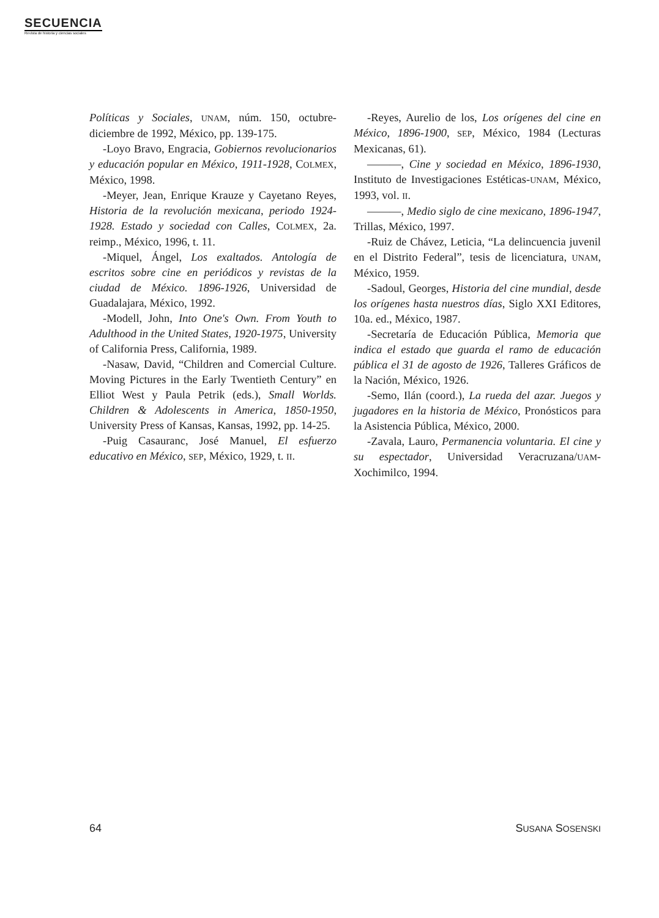SECUENCIA
Revista de historia y ciencias sociales
Políticas y Sociales, UNAM, núm. 150, octubre-diciembre de 1992, México, pp. 139-175.
-Loyo Bravo, Engracia, Gobiernos revolucionarios y educación popular en México, 1911-1928, COLMEX, México, 1998.
-Meyer, Jean, Enrique Krauze y Cayetano Reyes, Historia de la revolución mexicana, periodo 1924-1928. Estado y sociedad con Calles, COLMEX, 2a. reimp., México, 1996, t. 11.
-Miquel, Ángel, Los exaltados. Antología de escritos sobre cine en periódicos y revistas de la ciudad de México. 1896-1926, Universidad de Guadalajara, México, 1992.
-Modell, John, Into One's Own. From Youth to Adulthood in the United States, 1920-1975, University of California Press, California, 1989.
-Nasaw, David, “Children and Comercial Culture. Moving Pictures in the Early Twentieth Century” en Elliot West y Paula Petrik (eds.), Small Worlds. Children & Adolescents in America, 1850-1950, University Press of Kansas, Kansas, 1992, pp. 14-25.
-Puig Casauranc, José Manuel, El esfuerzo educativo en México, SEP, México, 1929, t. II.
-Reyes, Aurelio de los, Los orígenes del cine en México, 1896-1900, SEP, México, 1984 (Lecturas Mexicanas, 61).
———, Cine y sociedad en México, 1896-1930, Instituto de Investigaciones Estéticas-UNAM, México, 1993, vol. II.
———, Medio siglo de cine mexicano, 1896-1947, Trillas, México, 1997.
-Ruiz de Chávez, Leticia, “La delincuencia juvenil en el Distrito Federal”, tesis de licenciatura, UNAM, México, 1959.
-Sadoul, Georges, Historia del cine mundial, desde los orígenes hasta nuestros días, Siglo XXI Editores, 10a. ed., México, 1987.
-Secretaría de Educación Pública, Memoria que indica el estado que guarda el ramo de educación pública el 31 de agosto de 1926, Talleres Gráficos de la Nación, México, 1926.
-Semo, Ilán (coord.), La rueda del azar. Juegos y jugadores en la historia de México, Pronósticos para la Asistencia Pública, México, 2000.
-Zavala, Lauro, Permanencia voluntaria. El cine y su espectador, Universidad Veracruzana/UAM-Xochimilco, 1994.
64 SUSANA SOSENSKI